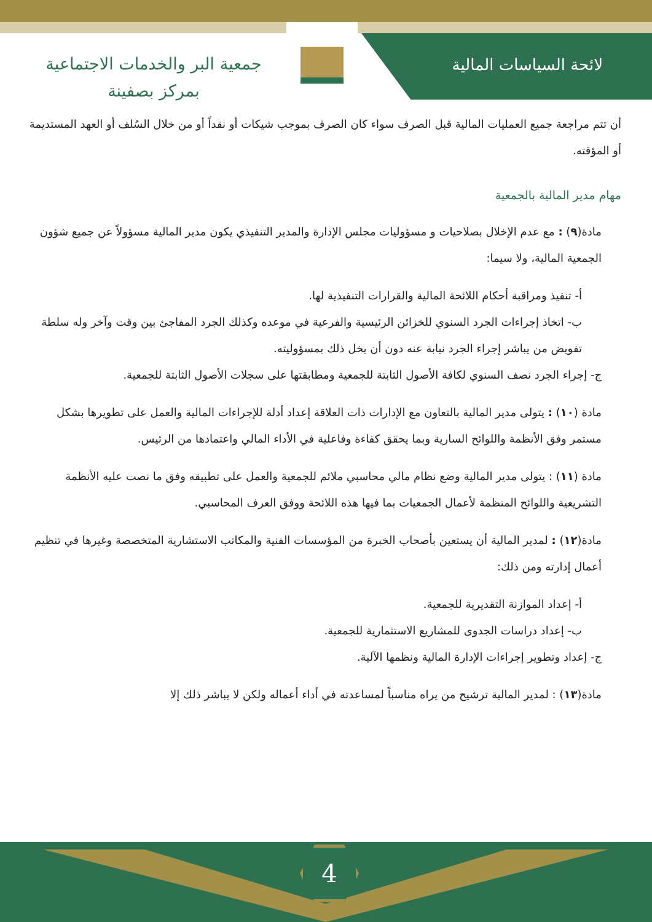لائحة السياسات المالية
جمعية البر والخدمات الاجتماعية
بمركز بصفينة
أن تتم مراجعة جميع العمليات المالية قبل الصرف سواء كان الصرف بموجب شيكات أو نقداً أو من خلال السُلف أو العهد المستديمة أو المؤقته.
مهام مدير المالية بالجمعية
مادة(٩) : مع عدم الإخلال بصلاحيات و مسؤوليات مجلس الإدارة والمدير التنفيذي يكون مدير المالية مسؤولاً عن جميع شؤون الجمعية المالية، ولا سيما:
أ- تنفيذ ومراقبة أحكام اللائحة المالية والقرارات التنفيذية لها.
ب- اتخاذ إجراءات الجرد السنوي للخزائن الرئيسية والفرعية في موعده وكذلك الجرد المفاجئ بين وقت وآخر وله سلطة تفويض من يباشر إجراء الجرد نيابة عنه دون أن يخل ذلك بمسؤوليته.
ج- إجراء الجرد نصف السنوي لكافة الأصول الثابتة للجمعية ومطابقتها على سجلات الأصول الثابتة للجمعية.
مادة (١٠) : يتولى مدير المالية بالتعاون مع الإدارات ذات العلاقة إعداد أدلة للإجراءات المالية والعمل على تطويرها بشكل مستمر وفق الأنظمة واللوائح السارية وبما يحقق كفاءة وفاعلية في الأداء المالي واعتمادها من الرئيس.
مادة (١١) : يتولى مدير المالية وضع نظام مالي محاسبي ملائم للجمعية والعمل على تطبيقه وفق ما نصت عليه الأنظمة التشريعية واللوائح المنظمة لأعمال الجمعيات بما فيها هذه اللائحة ووفق العرف المحاسبي.
مادة(١٢) : لمدير المالية أن يستعين بأصحاب الخبرة من المؤسسات الفنية والمكاتب الاستشارية المتخصصة وغيرها في تنظيم أعمال إدارته ومن ذلك:
أ- إعداد الموازنة التقديرية للجمعية.
ب- إعداد دراسات الجدوى للمشاريع الاستثمارية للجمعية.
ج- إعداد وتطوير إجراءات الإدارة المالية ونظمها الآلية.
مادة(١٣) : لمدير المالية ترشيح من يراه مناسباً لمساعدته في أداء أعماله ولكن لا يباشر ذلك إلا
4